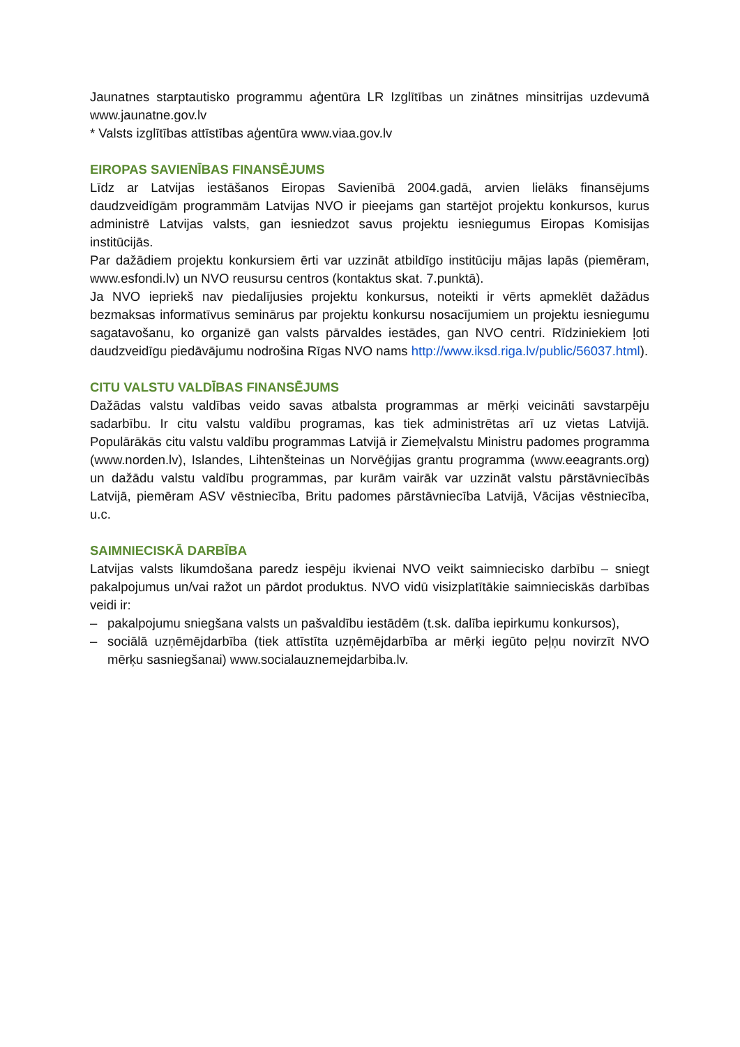Jaunatnes starptautisko programmu aģentūra LR Izglītības un zinātnes minsitrijas uzdevumā www.jaunatne.gov.lv
* Valsts izglītības attīstības aģentūra www.viaa.gov.lv
EIROPAS SAVIENĪBAS FINANSĒJUMS
Līdz ar Latvijas iestāšanos Eiropas Savienībā 2004.gadā, arvien lielāks finansējums daudzveidīgām programmām Latvijas NVO ir pieejams gan startējot projektu konkursos, kurus administrē Latvijas valsts, gan iesniedzot savus projektu iesniegumus Eiropas Komisijas institūcijās.
Par dažādiem projektu konkursiem ērti var uzzināt atbildīgo institūciju mājas lapās (piemēram, www.esfondi.lv) un NVO reusursu centros (kontaktus skat. 7.punktā).
Ja NVO iepriekš nav piedalījusies projektu konkursus, noteikti ir vērts apmeklēt dažādus bezmaksas informatīvus seminārus par projektu konkursu nosacījumiem un projektu iesniegumu sagatavošanu, ko organizē gan valsts pārvaldes iestādes, gan NVO centri. Rīdziniekiem ļoti daudzveidīgu piedāvājumu nodrošina Rīgas NVO nams http://www.iksd.riga.lv/public/56037.html).
CITU VALSTU VALDĪBAS FINANSĒJUMS
Dažādas valstu valdības veido savas atbalsta programmas ar mērķi veicināti savstarpēju sadarbību. Ir citu valstu valdību programas, kas tiek administrētas arī uz vietas Latvijā. Populārākās citu valstu valdību programmas Latvijā ir Ziemeļvalstu Ministru padomes programma (www.norden.lv), Islandes, Lihtenšteinas un Norvēģijas grantu programma (www.eeagrants.org) un dažādu valstu valdību programmas, par kurām vairāk var uzzināt valstu pārstāvniecībās Latvijā, piemēram ASV vēstniecība, Britu padomes pārstāvniecība Latvijā, Vācijas vēstniecība, u.c.
SAIMNIECISKĀ DARBĪBA
Latvijas valsts likumdošana paredz iespēju ikvienai NVO veikt saimniecisko darbību – sniegt pakalpojumus un/vai ražot un pārdot produktus. NVO vidū visizplatītākie saimnieciskās darbības veidi ir:
– pakalpojumu sniegšana valsts un pašvaldību iestādēm (t.sk. dalība iepirkumu konkursos),
– sociālā uzņēmējdarbība (tiek attīstīta uzņēmējdarbība ar mērķi iegūto peļņu novirzīt NVO mērķu sasniegšanai) www.socialauznemejdarbiba.lv.